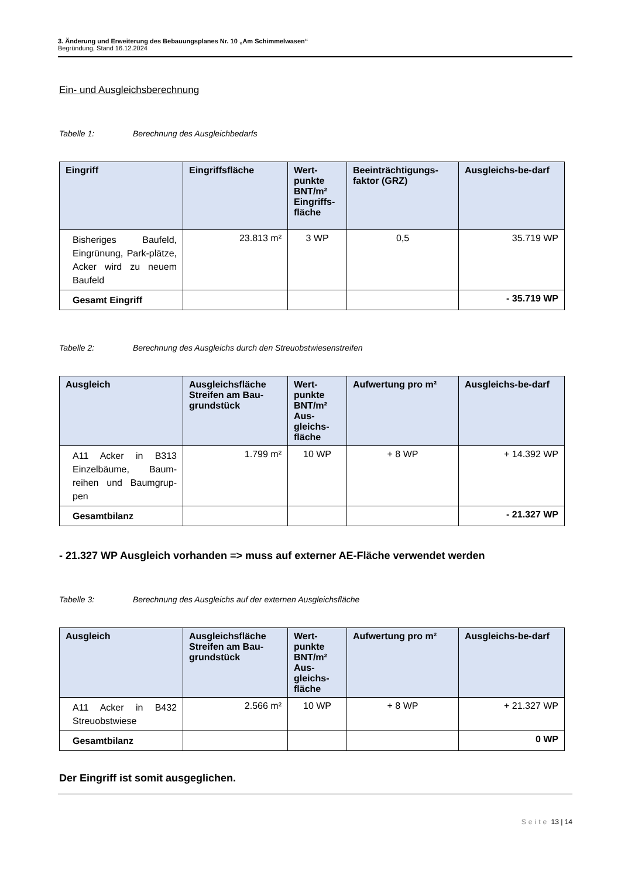3. Änderung und Erweiterung des Bebauungsplanes Nr. 10 „Am Schimmelwasen“
Begründung, Stand 16.12.2024
Ein- und Ausgleichsberechnung
Tabelle 1: Berechnung des Ausgleichbedarfs
| Eingriff | Eingriffsfläche | Wert-punkte BNT/m² Eingriffs-fläche | Beeinträchtigungs-faktor (GRZ) | Ausgleichs-be-darf |
| --- | --- | --- | --- | --- |
| Bisheriges Baufeld, Eingrünung, Park-plätze, Acker wird zu neuem Baufeld | 23.813 m² | 3 WP | 0,5 | 35.719 WP |
| Gesamt Eingriff | | | | - 35.719 WP |
Tabelle 2: Berechnung des Ausgleichs durch den Streuobstwiesenstreifen
| Ausgleich | Ausgleichsfläche Streifen am Bau-grundstück | Wert-punkte BNT/m² Aus-gleichs-fläche | Aufwertung pro m² | Ausgleichs-be-darf |
| --- | --- | --- | --- | --- |
| A11 Acker in B313 Einzelbäume, Baum-reihen und Baumgrup-pen | 1.799 m² | 10 WP | + 8 WP | + 14.392 WP |
| Gesamtbilanz | | | | - 21.327 WP |
- 21.327 WP Ausgleich vorhanden => muss auf externer AE-Fläche verwendet werden
Tabelle 3: Berechnung des Ausgleichs auf der externen Ausgleichsfläche
| Ausgleich | Ausgleichsfläche Streifen am Bau-grundstück | Wert-punkte BNT/m² Aus-gleichs-fläche | Aufwertung pro m² | Ausgleichs-be-darf |
| --- | --- | --- | --- | --- |
| A11 Acker in B432 Streuobstwiese | 2.566 m² | 10 WP | + 8 WP | + 21.327 WP |
| Gesamtbilanz | | | | 0 WP |
Der Eingriff ist somit ausgeglichen.
Seite 13 | 14